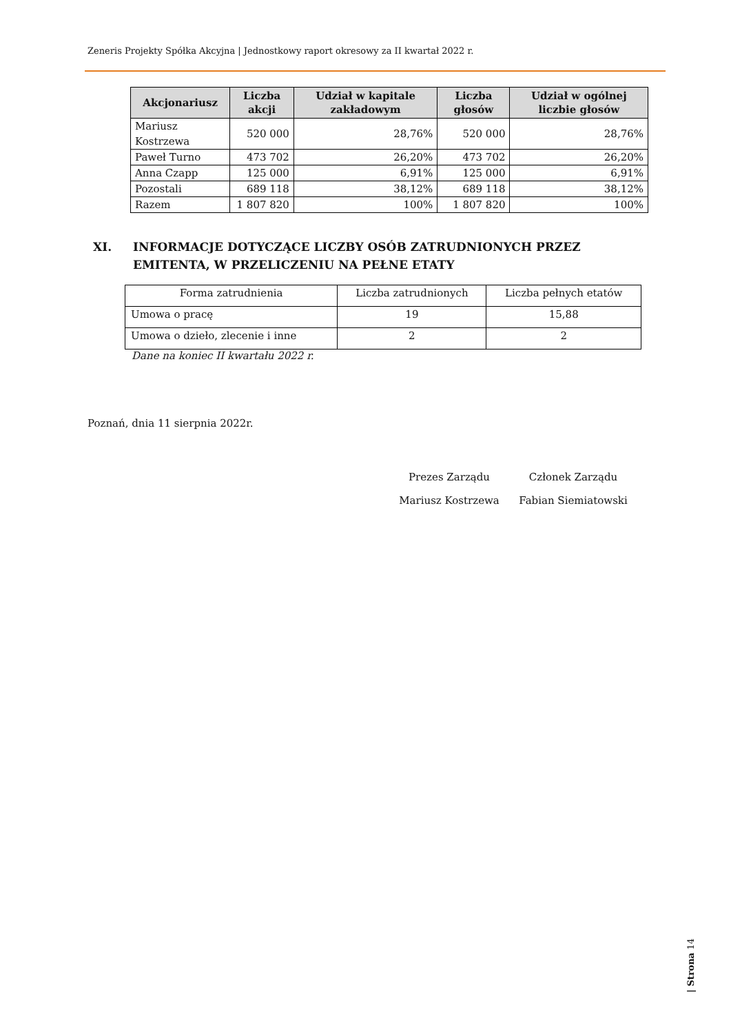Zeneris Projekty Spółka Akcyjna | Jednostkowy raport okresowy za II kwartał 2022 r.
| Akcjonariusz | Liczba akcji | Udział w kapitale zakładowym | Liczba głosów | Udział w ogólnej liczbie głosów |
| --- | --- | --- | --- | --- |
| Mariusz Kostrzewa | 520 000 | 28,76% | 520 000 | 28,76% |
| Paweł Turno | 473 702 | 26,20% | 473 702 | 26,20% |
| Anna Czapp | 125 000 | 6,91% | 125 000 | 6,91% |
| Pozostali | 689 118 | 38,12% | 689 118 | 38,12% |
| Razem | 1 807 820 | 100% | 1 807 820 | 100% |
XI. INFORMACJE DOTYCZĄCE LICZBY OSÓB ZATRUDNIONYCH PRZEZ EMITENTA, W PRZELICZENIU NA PEŁNE ETATY
| Forma zatrudnienia | Liczba zatrudnionych | Liczba pełnych etatów |
| Umowa o pracę | 19 | 15,88 |
| Umowa o dzieło, zlecenie i inne | 2 | 2 |
Dane na koniec II kwartału 2022 r.
Poznań, dnia 11 sierpnia 2022r.
Prezes Zarządu
Członek Zarządu
Mariusz Kostrzewa
Fabian Siemiatowski
| Strona 14